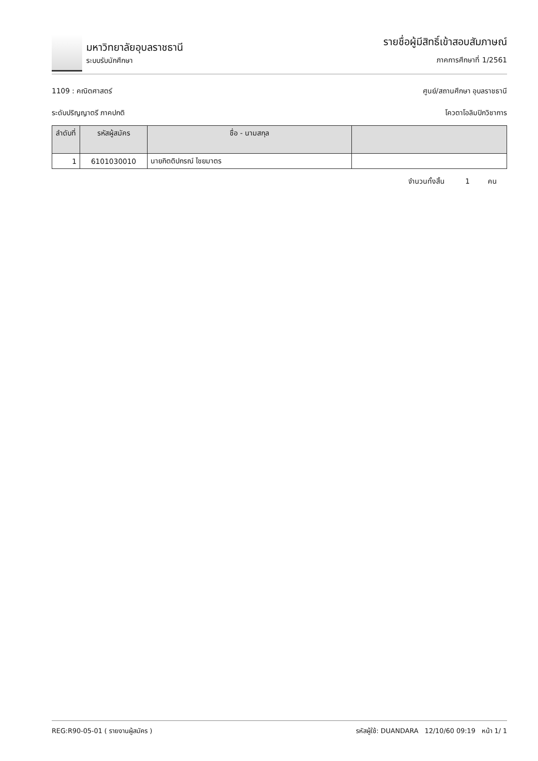มหาวิทยาลัยอุบลราชธานี
ระบบรับนักศึกษา
รายชื่อผู้มีสิทธิ์เข้าสอบสัมภาษณ์
ภาคการศึกษาที่ 1/2561
1109 : คณิตศาสตร์ ศูนย์/สถานศึกษา อุบลราชธานี
ระดับปริญญาตรี ภาคปกติ โควตาโอลิมปิกวิชาการ
| ลำดับที่ | รหัสผู้สมัคร | ชื่อ - นามสกุล | |
| --- | --- | --- | --- |
| 1 | 6101030010 | นายกิตติปกรณ์ ไชยมาตร | |
จำนวนทั้งสิ้น 1 คน
REG:R90-05-01 ( รายงานผู้สมัคร ) รหัสผู้ใช้: DUANDARA 12/10/60 09:19 หน้า 1/ 1